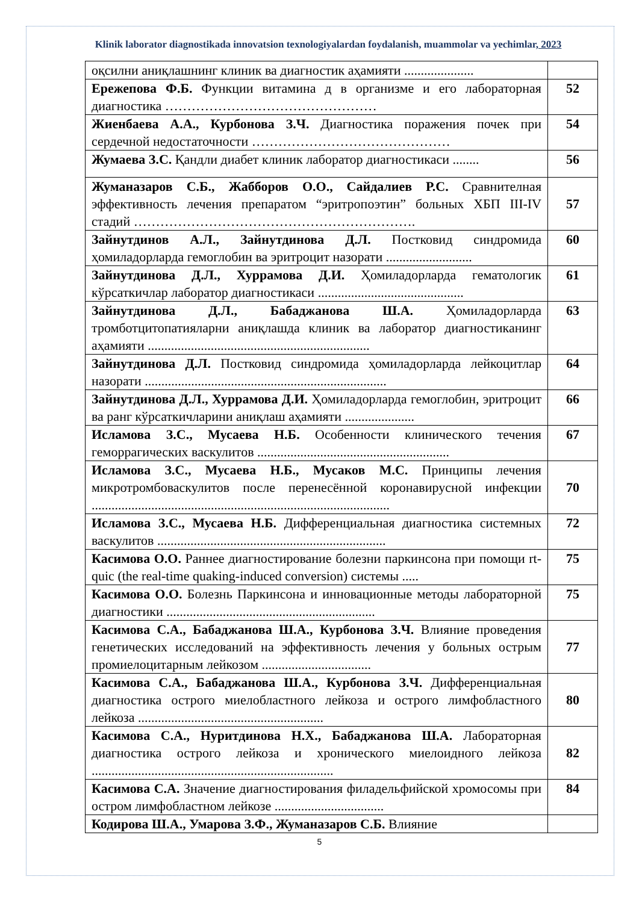Klinik laborator diagnostikada innovatsion texnologiyalardan foydalanish, muammolar va yechimlar, 2023
| оқсилни аниқлашнинг клиник ва диагностик аҳамияти ..................... | |
| Ережепова Ф.Б. Функции витамина д в организме и его лабораторная диагностика ………………………………………… | 52 |
| Жиенбаева А.А., Курбонова З.Ч. Диагностика поражения почек при сердечной недостаточности ……………………………………… | 54 |
| Жумаева З.С. Қандли диабет клиник лаборатор диагностикаси ........ | 56 |
| Жуманазаров С.Б., Жабборов О.О., Сайдалиев Р.С. Сравнителная эффективность лечения препаратом “эритропоэтин” больных ХБП III-IV стадий ………………………………………………………. | 57 |
| Зайнутдинов А.Л., Зайнутдинова Д.Л. Постковид синдромида ҳомиладорларда гемоглобин ва эритроцит назорати .......................... | 60 |
| Зайнутдинова Д.Л., Хуррамова Д.И. Ҳомиладорларда гематологик кўрсаткичлар лаборатор диагностикаси ............................................ | 61 |
| Зайнутдинова Д.Л., Бабаджанова Ш.А. Ҳомиладорларда тромботцитопатияларни аниқлашда клиник ва лаборатор диагностиканинг аҳамияти ................................................................... | 63 |
| Зайнутдинова Д.Л. Постковид синдромида ҳомиладорларда лейкоцитлар назорати ......................................................................... | 64 |
| Зайнутдинова Д.Л., Хуррамова Д.И. Ҳомиладорларда гемоглобин, эритроцит ва ранг кўрсаткичларини аниқлаш аҳамияти ..................... | 66 |
| Исламова З.С., Мусаева Н.Б. Особенности клинического течения геморрагических васкулитов .......................................................... | 67 |
| Исламова З.С., Мусаева Н.Б., Мусаков М.С. Принципы лечения микротромбоваскулитов после перенесённой коронавирусной инфекции .......................................................................................... | 70 |
| Исламова З.С., Мусаева Н.Б. Дифференциальная диагностика системных васкулитов ..................................................................... | 72 |
| Касимова О.О. Раннее диагностирование болезни паркинсона при помощи rt-quic (the real-time quaking-induced conversion) системы ..... | 75 |
| Касимова О.О. Болезнь Паркинсона и инновационные методы лабораторной диагностики ............................................................... | 75 |
| Касимова С.А., Бабаджанова Ш.А., Курбонова З.Ч. Влияние проведения генетических исследований на эффективность лечения у больных острым промиелоцитарным лейкозом ................................. | 77 |
| Касимова С.А., Бабаджанова Ш.А., Курбонова З.Ч. Дифференциальная диагностика острого миелобластного лейкоза и острого лимфобластного лейкоза ........................................................ | 80 |
| Касимова С.А., Нуритдинова Н.Х., Бабаджанова Ш.А. Лабораторная диагностика острого лейкоза и хронического миелоидного лейкоза ......................................................................... | 82 |
| Касимова С.А. Значение диагностирования филадельфийской хромосомы при остром лимфобластном лейкозе ................................. | 84 |
| Кодирова Ш.А., Умарова З.Ф., Жуманазаров С.Б. Влияние | |
5